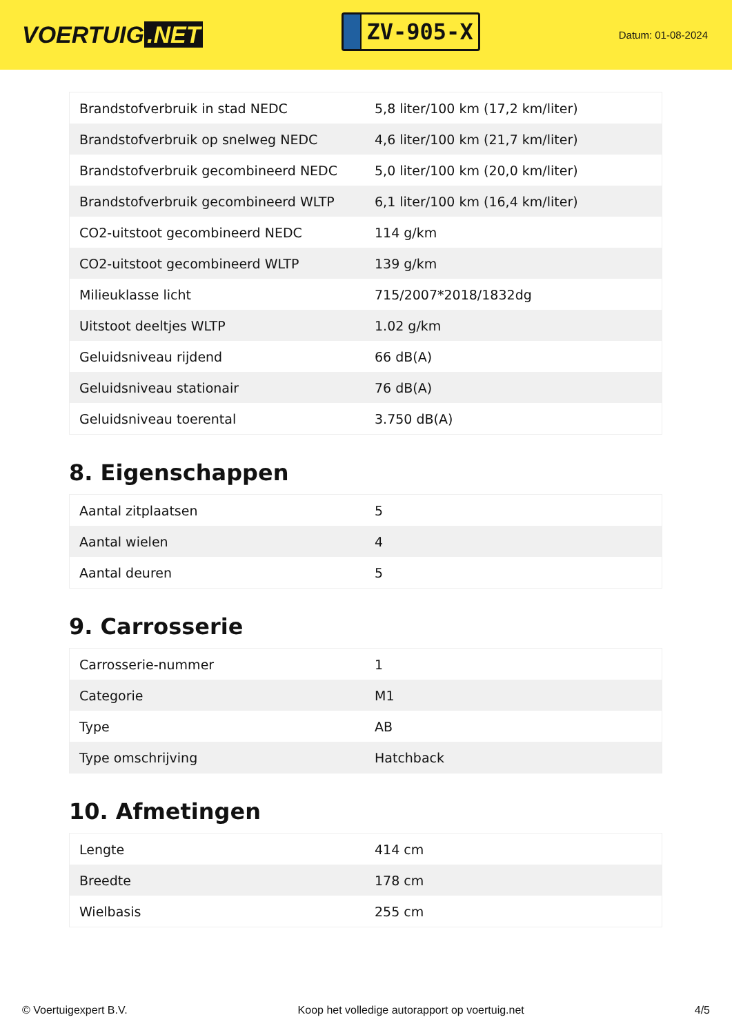VOERTUIG.NET
ZV-905-X
Datum: 01-08-2024
| Brandstofverbruik in stad NEDC | 5,8 liter/100 km (17,2 km/liter) |
| Brandstofverbruik op snelweg NEDC | 4,6 liter/100 km (21,7 km/liter) |
| Brandstofverbruik gecombineerd NEDC | 5,0 liter/100 km (20,0 km/liter) |
| Brandstofverbruik gecombineerd WLTP | 6,1 liter/100 km (16,4 km/liter) |
| CO2-uitstoot gecombineerd NEDC | 114 g/km |
| CO2-uitstoot gecombineerd WLTP | 139 g/km |
| Milieuklasse licht | 715/2007*2018/1832dg |
| Uitstoot deeltjes WLTP | 1.02 g/km |
| Geluidsniveau rijdend | 66 dB(A) |
| Geluidsniveau stationair | 76 dB(A) |
| Geluidsniveau toerental | 3.750 dB(A) |
8. Eigenschappen
| Aantal zitplaatsen | 5 |
| Aantal wielen | 4 |
| Aantal deuren | 5 |
9. Carrosserie
| Carrosserie-nummer | 1 |
| Categorie | M1 |
| Type | AB |
| Type omschrijving | Hatchback |
10. Afmetingen
| Lengte | 414 cm |
| Breedte | 178 cm |
| Wielbasis | 255 cm |
© Voertuigexpert B.V. Koop het volledige autorapport op voertuig.net 4/5